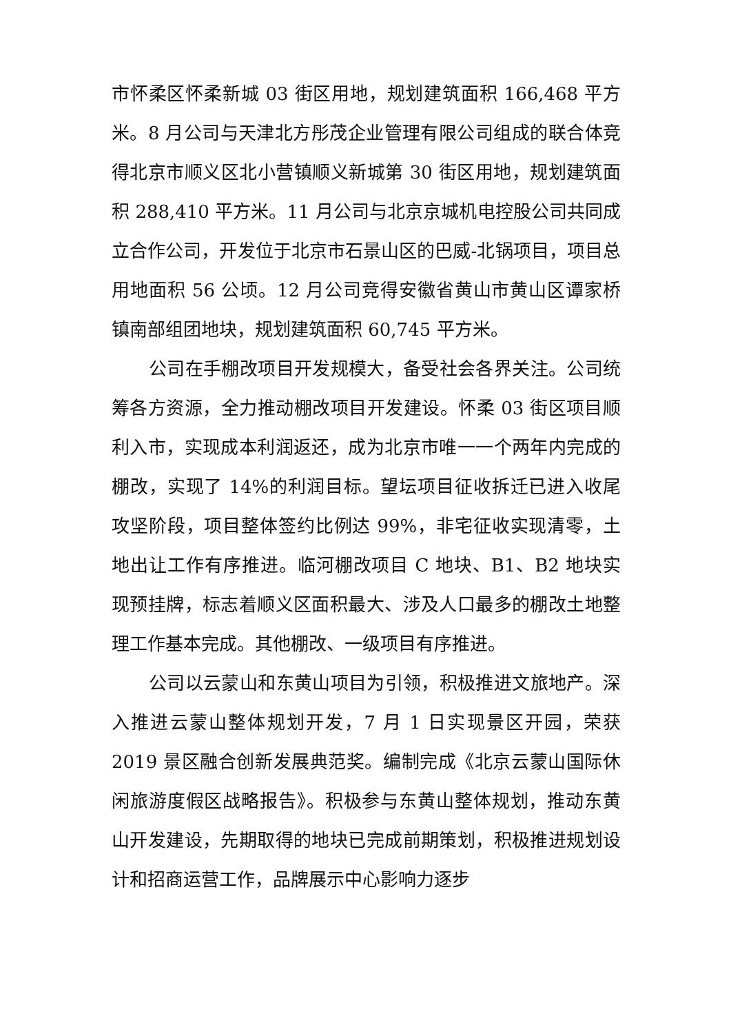市怀柔区怀柔新城 03 街区用地，规划建筑面积 166,468 平方米。8 月公司与天津北方彤茂企业管理有限公司组成的联合体竞得北京市顺义区北小营镇顺义新城第 30 街区用地，规划建筑面积 288,410 平方米。11 月公司与北京京城机电控股公司共同成立合作公司，开发位于北京市石景山区的巴威-北锅项目，项目总用地面积 56 公顷。12 月公司竞得安徽省黄山市黄山区谭家桥镇南部组团地块，规划建筑面积 60,745 平方米。
公司在手棚改项目开发规模大，备受社会各界关注。公司统筹各方资源，全力推动棚改项目开发建设。怀柔 03 街区项目顺利入市，实现成本利润返还，成为北京市唯一一个两年内完成的棚改，实现了 14%的利润目标。望坛项目征收拆迁已进入收尾攻坚阶段，项目整体签约比例达 99%，非宅征收实现清零，土地出让工作有序推进。临河棚改项目 C 地块、B1、B2 地块实现预挂牌，标志着顺义区面积最大、涉及人口最多的棚改土地整理工作基本完成。其他棚改、一级项目有序推进。
公司以云蒙山和东黄山项目为引领，积极推进文旅地产。深入推进云蒙山整体规划开发，7 月 1 日实现景区开园，荣获 2019 景区融合创新发展典范奖。编制完成《北京云蒙山国际休闲旅游度假区战略报告》。积极参与东黄山整体规划，推动东黄山开发建设，先期取得的地块已完成前期策划，积极推进规划设计和招商运营工作，品牌展示中心影响力逐步